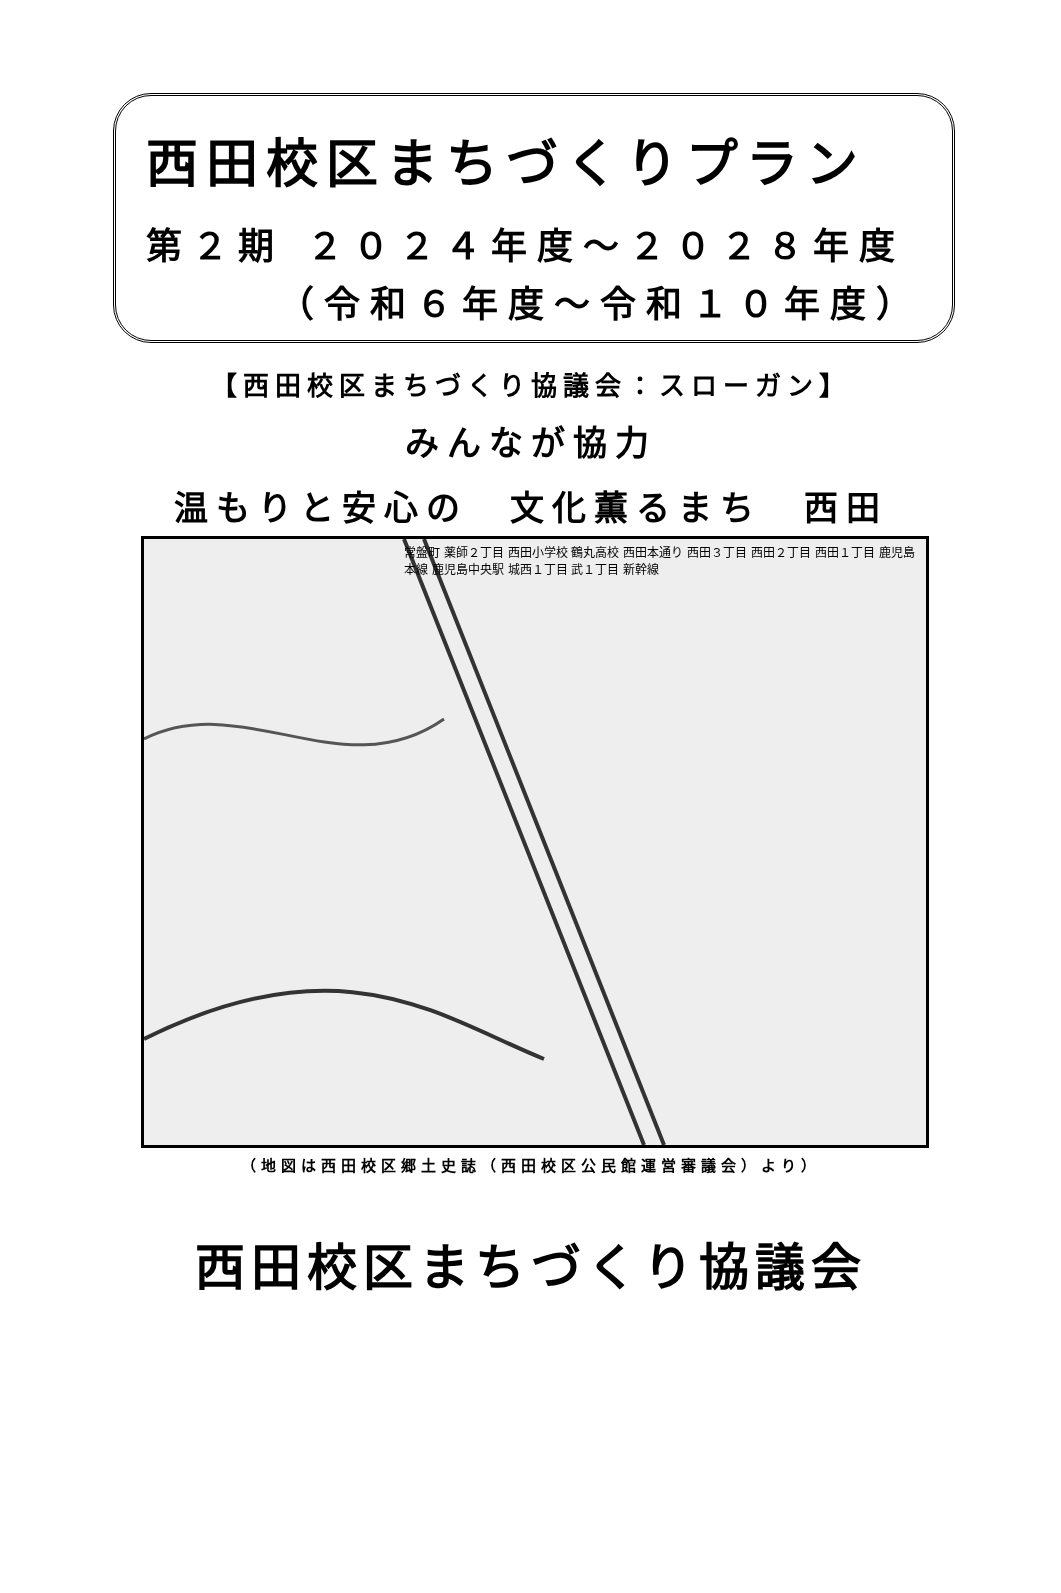西田校区まちづくりプラン
第２期 ２０２４年度～２０２８年度
（令和６年度～令和１０年度）
【西田校区まちづくり協議会：スローガン】
みんなが協力
温もりと安心の　文化薫るまち　西田
常盤町 薬師２丁目 西田小学校 鶴丸高校 西田本通り 西田３丁目 西田２丁目 西田１丁目 鹿児島本線 鹿児島中央駅 城西１丁目 武１丁目 新幹線
（地図は西田校区郷土史誌（西田校区公民館運営審議会）より）
西田校区まちづくり協議会